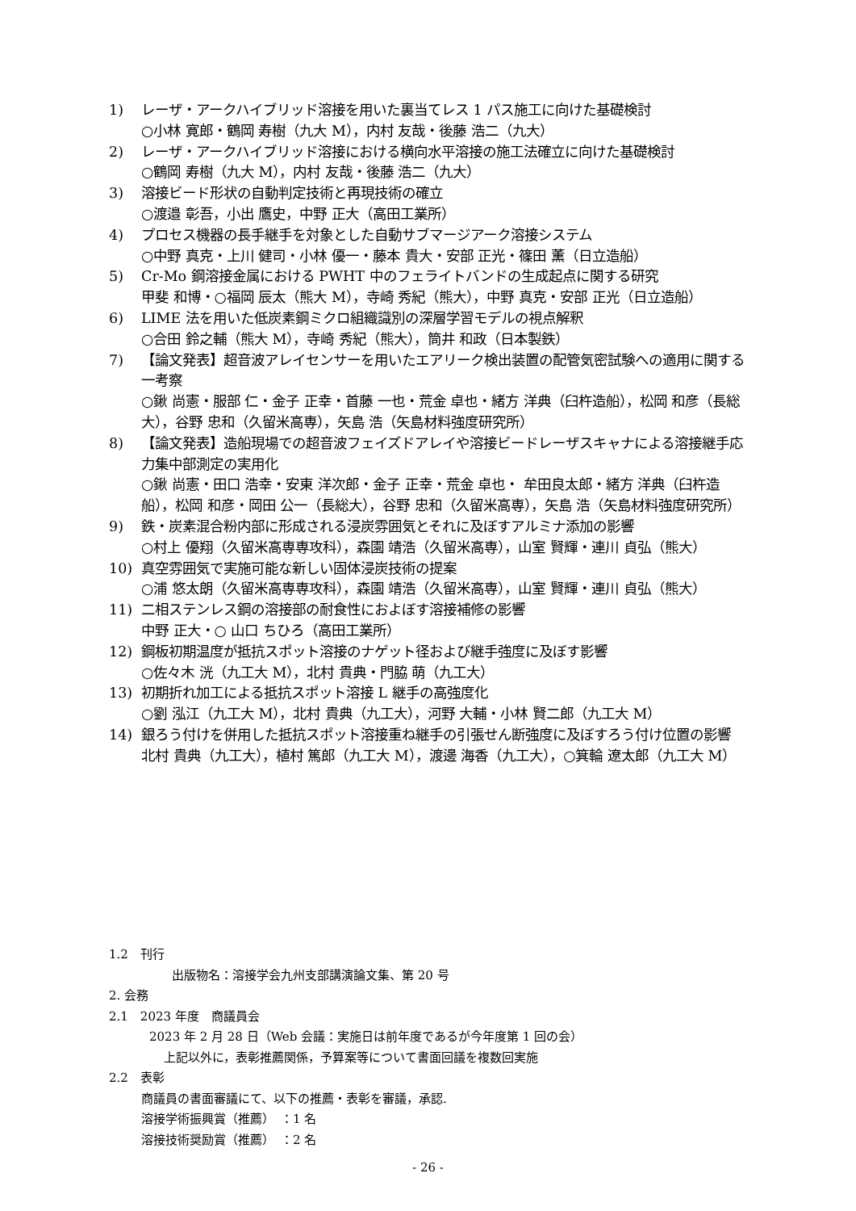1) レーザ・アークハイブリッド溶接を用いた裏当てレス 1 パス施工に向けた基礎検討
○小林 寛郎・鶴岡 寿樹（九大 M），内村 友哉・後藤 浩二（九大）
2) レーザ・アークハイブリッド溶接における横向水平溶接の施工法確立に向けた基礎検討
○鶴岡 寿樹（九大 M），内村 友哉・後藤 浩二（九大）
3) 溶接ビード形状の自動判定技術と再現技術の確立
○渡邉 彰吾，小出 鷹史，中野 正大（高田工業所）
4) プロセス機器の長手継手を対象とした自動サブマージアーク溶接システム
○中野 真克・上川 健司・小林 優一・藤本 貴大・安部 正光・篠田 薫（日立造船）
5) Cr-Mo 鋼溶接金属における PWHT 中のフェライトバンドの生成起点に関する研究
甲斐 和博・○福岡 辰太（熊大 M），寺崎 秀紀（熊大），中野 真克・安部 正光（日立造船）
6) LIME 法を用いた低炭素鋼ミクロ組織識別の深層学習モデルの視点解釈
○合田 鈴之輔（熊大 M），寺崎 秀紀（熊大），筒井 和政（日本製鉄）
7) 【論文発表】超音波アレイセンサーを用いたエアリーク検出装置の配管気密試験への適用に関する一考察
○鍬 尚憲・服部 仁・金子 正幸・首藤 一也・荒金 卓也・緒方 洋典（臼杵造船），松岡 和彦（長総大），谷野 忠和（久留米高専），矢島 浩（矢島材料強度研究所）
8) 【論文発表】造船現場での超音波フェイズドアレイや溶接ビードレーザスキャナによる溶接継手応力集中部測定の実用化
○鍬 尚憲・田口 浩幸・安東 洋次郎・金子 正幸・荒金 卓也・ 牟田良太郎・緒方 洋典（臼杵造船），松岡 和彦・岡田 公一（長総大），谷野 忠和（久留米高専），矢島 浩（矢島材料強度研究所）
9) 鉄・炭素混合粉内部に形成される浸炭雰囲気とそれに及ぼすアルミナ添加の影響
○村上 優翔（久留米高専専攻科），森園 靖浩（久留米高専），山室 賢輝・連川 貞弘（熊大）
10) 真空雰囲気で実施可能な新しい固体浸炭技術の提案
○浦 悠太朗（久留米高専専攻科），森園 靖浩（久留米高専），山室 賢輝・連川 貞弘（熊大）
11) 二相ステンレス鋼の溶接部の耐食性におよぼす溶接補修の影響
中野 正大・○ 山口 ちひろ（高田工業所）
12) 鋼板初期温度が抵抗スポット溶接のナゲット径および継手強度に及ぼす影響
○佐々木 洸（九工大 M），北村 貴典・門脇 萌（九工大）
13) 初期折れ加工による抵抗スポット溶接 L 継手の高強度化
○劉 泓江（九工大 M），北村 貴典（九工大），河野 大輔・小林 賢二郎（九工大 M）
14) 銀ろう付けを併用した抵抗スポット溶接重ね継手の引張せん断強度に及ぼすろう付け位置の影響
北村 貴典（九工大），植村 篤郎（九工大 M），渡邊 海香（九工大），○箕輪 遼太郎（九工大 M）
1.2　刊行
出版物名：溶接学会九州支部講演論文集、第 20 号
2. 会務
2.1　2023 年度　商議員会
2023 年 2 月 28 日（Web 会議：実施日は前年度であるが今年度第 1 回の会）
上記以外に，表彰推薦関係，予算案等について書面回議を複数回実施
2.2　表彰
商議員の書面審議にて、以下の推薦・表彰を審議，承認.
溶接学術振興賞（推薦）　：1 名
溶接技術奨励賞（推薦）　：2 名
- 26 -